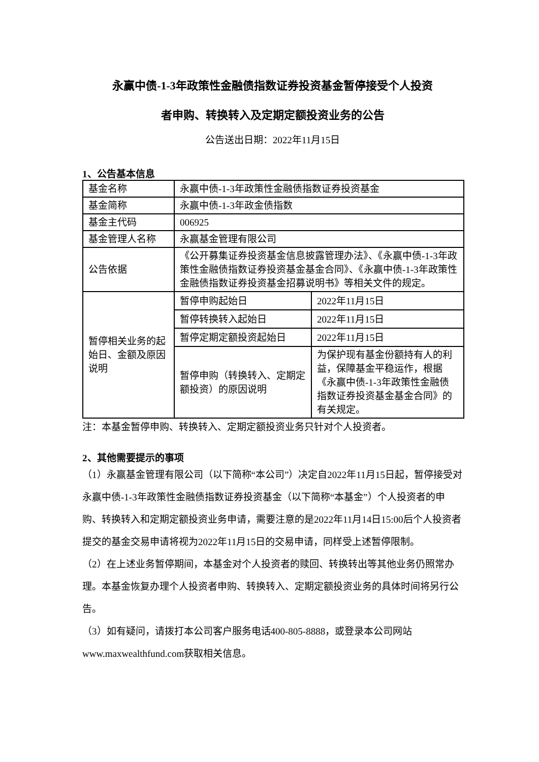永赢中债-1-3年政策性金融债指数证券投资基金暂停接受个人投资
者申购、转换转入及定期定额投资业务的公告
公告送出日期：2022年11月15日
1、公告基本信息
| 基金名称 | 永赢中债-1-3年政策性金融债指数证券投资基金 | |
| 基金简称 | 永赢中债-1-3年政金债指数 | |
| 基金主代码 | 006925 | |
| 基金管理人名称 | 永赢基金管理有限公司 | |
| 公告依据 | 《公开募集证券投资基金信息披露管理办法》、《永赢中债-1-3年政策性金融债指数证券投资基金基金合同》、《永赢中债-1-3年政策性金融债指数证券投资基金招募说明书》等相关文件的规定。 | |
| 暂停相关业务的起始日、金额及原因说明 | 暂停申购起始日 | 2022年11月15日 |
| | 暂停转换转入起始日 | 2022年11月15日 |
| | 暂停定期定额投资起始日 | 2022年11月15日 |
| | 暂停申购（转换转入、定期定额投资）的原因说明 | 为保护现有基金份额持有人的利益，保障基金平稳运作，根据《永赢中债-1-3年政策性金融债指数证券投资基金基金合同》的有关规定。 |
注：本基金暂停申购、转换转入、定期定额投资业务只针对个人投资者。
2、其他需要提示的事项
（1）永赢基金管理有限公司（以下简称“本公司”）决定自2022年11月15日起，暂停接受对永赢中债-1-3年政策性金融债指数证券投资基金（以下简称“本基金”）个人投资者的申购、转换转入和定期定额投资业务申请，需要注意的是2022年11月14日15:00后个人投资者提交的基金交易申请将视为2022年11月15日的交易申请，同样受上述暂停限制。
（2）在上述业务暂停期间，本基金对个人投资者的赎回、转换转出等其他业务仍照常办理。本基金恢复办理个人投资者申购、转换转入、定期定额投资业务的具体时间将另行公告。
（3）如有疑问，请拨打本公司客户服务电话400-805-8888，或登录本公司网站www.maxwealthfund.com获取相关信息。